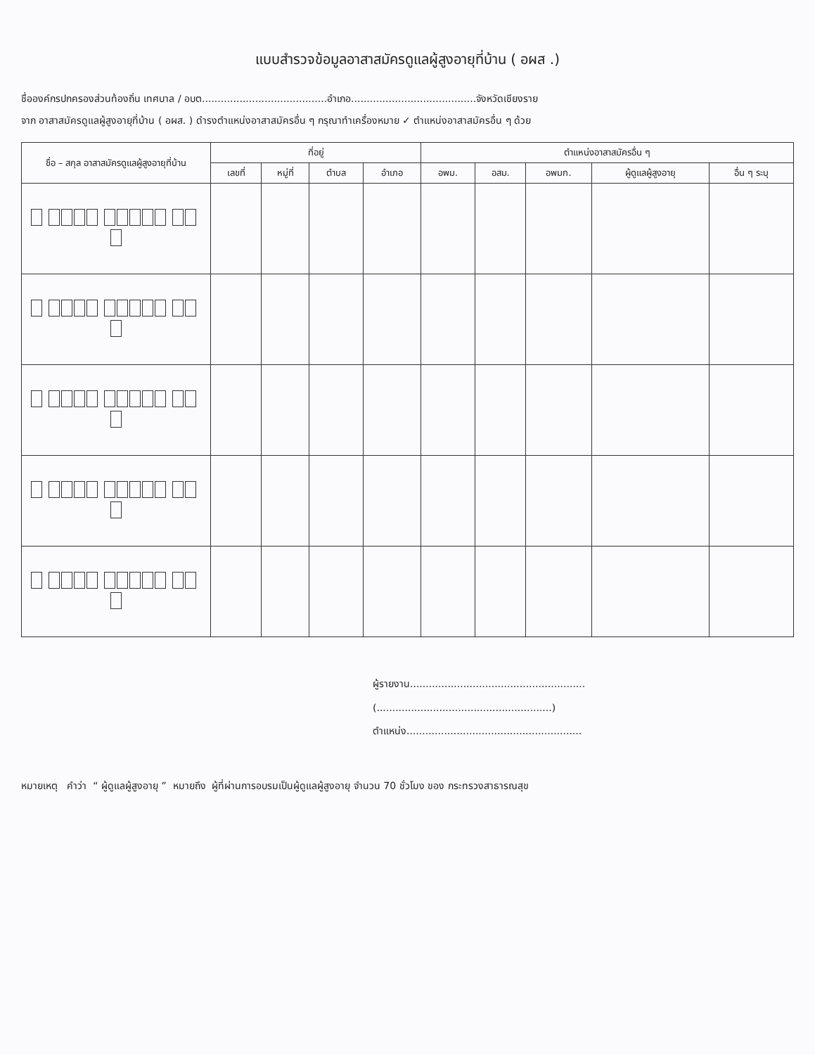แบบสำรวจข้อมูลอาสาสมัครดูแลผู้สูงอายุที่บ้าน ( อผส .)
ชื่อองค์กรปกครองส่วนท้องถิ่น เทศบาล / อบต........................................อำเภอ........................................จังหวัดเชียงราย
จาก อาสาสมัครดูแลผู้สูงอายุที่บ้าน ( อผส. ) ดำรงตำแหน่งอาสาสมัครอื่น ๆ กรุณาทำเครื่องหมาย ✓ ตำแหน่งอาสาสมัครอื่น ๆ ด้วย
| ชื่อ – สกุล อาสาสมัครดูแลผู้สูงอายุที่บ้าน | ที่อยู่ | | | | ตำแหน่งอาสาสมัครอื่น ๆ | | | | |
| --- | --- | --- | --- | --- | --- | --- | --- | --- | --- |
| | เลขที่ | หมู่ที่ | ตำบล | อำเภอ | อพม. | อสม. | อพมก. | ผู้ดูแลผู้สูงอายุ | อื่น ๆ ระบุ |
ผู้รายงาน........................................................
(........................................................)
ตำแหน่ง........................................................
หมายเหตุ คำว่า “ ผู้ดูแลผู้สูงอายุ ” หมายถึง ผู้ที่ผ่านการอบรมเป็นผู้ดูแลผู้สูงอายุ จำนวน 70 ชั่วโมง ของ กระทรวงสาธารณสุข